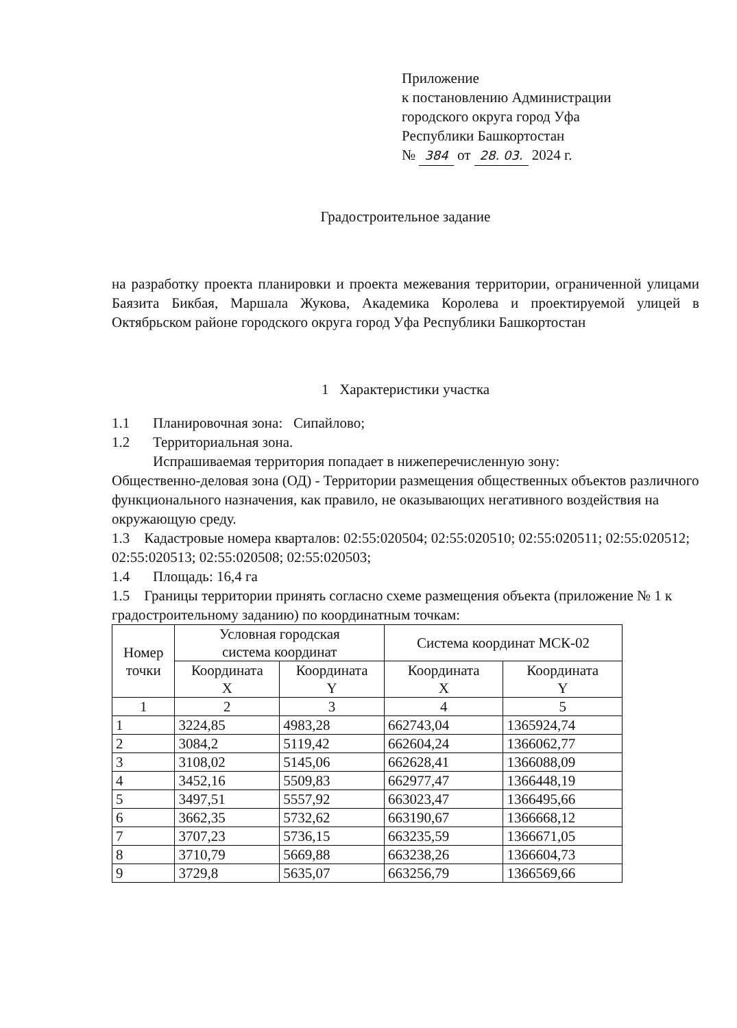Приложение
к постановлению Администрации
городского округа город Уфа
Республики Башкортостан
№ 384 от 28. 03. 2024 г.
Градостроительное задание
на разработку проекта планировки и проекта межевания территории, ограниченной улицами Баязита Бикбая, Маршала Жукова, Академика Королева и проектируемой улицей в Октябрьском районе городского округа город Уфа Республики Башкортостан
1 Характеристики участка
1.1 Планировочная зона: Сипайлово;
1.2 Территориальная зона.
Испрашиваемая территория попадает в нижеперечисленную зону:
Общественно-деловая зона (ОД) - Территории размещения общественных объектов различного функционального назначения, как правило, не оказывающих негативного воздействия на окружающую среду.
1.3 Кадастровые номера кварталов: 02:55:020504; 02:55:020510; 02:55:020511; 02:55:020512; 02:55:020513; 02:55:020508; 02:55:020503;
1.4 Площадь: 16,4 га
1.5 Границы территории принять согласно схеме размещения объекта (приложение № 1 к градостроительному заданию) по координатным точкам:
| Номер точки | Условная городская система координат | | Система координат МСК-02 | |
| --- | --- | --- | --- | --- |
| | Координата X | Координата Y | Координата X | Координата Y |
| 1 | 2 | 3 | 4 | 5 |
| 1 | 3224,85 | 4983,28 | 662743,04 | 1365924,74 |
| 2 | 3084,2 | 5119,42 | 662604,24 | 1366062,77 |
| 3 | 3108,02 | 5145,06 | 662628,41 | 1366088,09 |
| 4 | 3452,16 | 5509,83 | 662977,47 | 1366448,19 |
| 5 | 3497,51 | 5557,92 | 663023,47 | 1366495,66 |
| 6 | 3662,35 | 5732,62 | 663190,67 | 1366668,12 |
| 7 | 3707,23 | 5736,15 | 663235,59 | 1366671,05 |
| 8 | 3710,79 | 5669,88 | 663238,26 | 1366604,73 |
| 9 | 3729,8 | 5635,07 | 663256,79 | 1366569,66 |